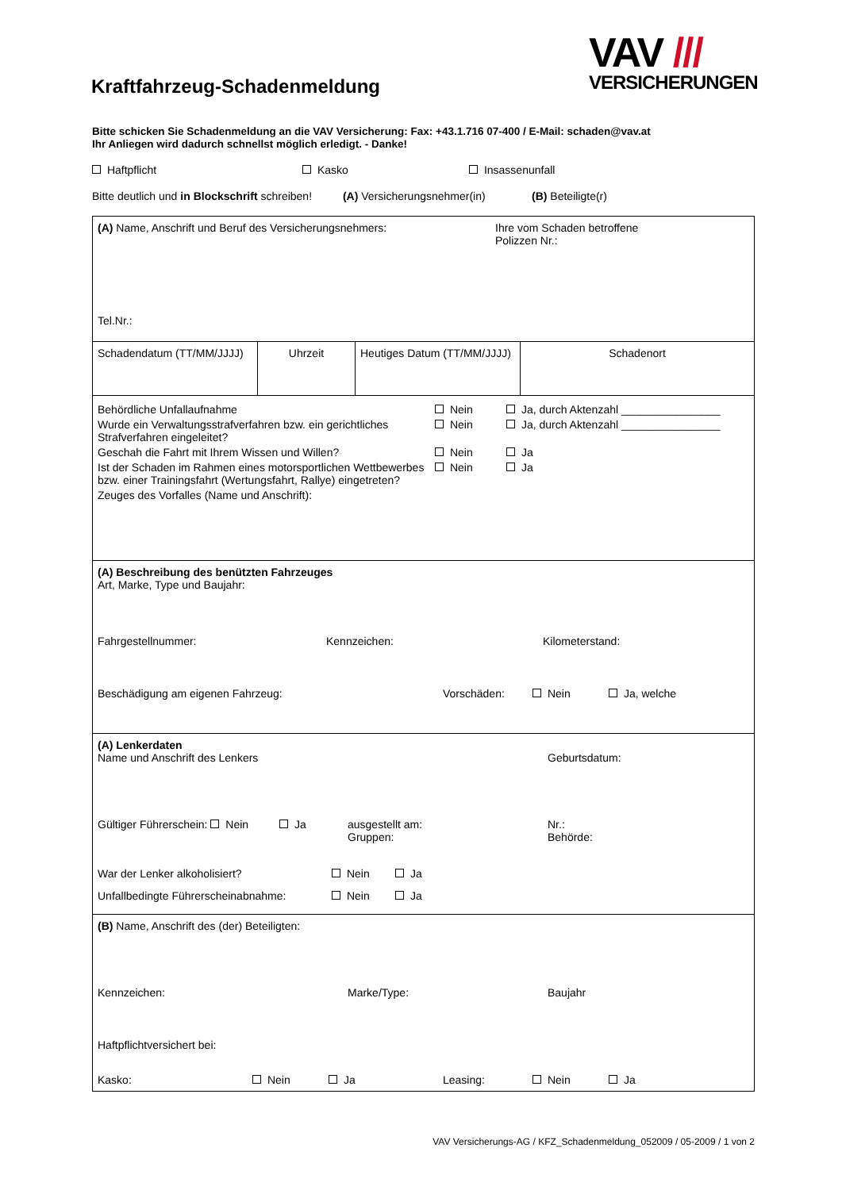VAV ///
VERSICHERUNGEN
Kraftfahrzeug-Schadenmeldung
Bitte schicken Sie Schadenmeldung an die VAV Versicherung: Fax: +43.1.716 07-400 / E-Mail: schaden@vav.at
Ihr Anliegen wird dadurch schnellst möglich erledigt. - Danke!
Haftpflicht Kasko Insassenunfall
Bitte deutlich und in Blockschrift schreiben! (A) Versicherungsnehmer(in) (B) Beteiligte(r)
| (A) Name, Anschrift und Beruf des Versicherungsnehmers: Ihre vom Schaden betroffene Polizzen Nr.: Tel.Nr.: | | | |
| Schadendatum (TT/MM/JJJJ) | Uhrzeit | Heutiges Datum (TT/MM/JJJJ) | Schadenort |
| Behördliche Unfallaufnahme Nein Ja, durch Aktenzahl ________________ Wurde ein Verwaltungsstrafverfahren bzw. ein gerichtliches Strafverfahren eingeleitet? Nein Ja, durch Aktenzahl ________________ Geschah die Fahrt mit Ihrem Wissen und Willen? Nein Ja Ist der Schaden im Rahmen eines motorsportlichen Wettbewerbes bzw. einer Trainingsfahrt (Wertungsfahrt, Rallye) eingetreten? Nein Ja Zeuges des Vorfalles (Name und Anschrift): | | | |
| (A) Beschreibung des benützten Fahrzeuges Art, Marke, Type und Baujahr: Fahrgestellnummer: Kennzeichen: Kilometerstand: Beschädigung am eigenen Fahrzeug: Vorschäden: Nein Ja, welche | | | |
| (A) Lenkerdaten Name und Anschrift des Lenkers Geburtsdatum: Gültiger Führerschein: Nein Ja ausgestellt am: Gruppen: Nr.: Behörde: War der Lenker alkoholisiert? Nein Ja Unfallbedingte Führerscheinabnahme: Nein Ja | | | |
| (B) Name, Anschrift des (der) Beteiligten: Kennzeichen: Marke/Type: Baujahr Haftpflichtversichert bei: Kasko: Nein Ja Leasing: Nein Ja | | | |
VAV Versicherungs-AG / KFZ_Schadenmeldung_052009 / 05-2009 / 1 von 2